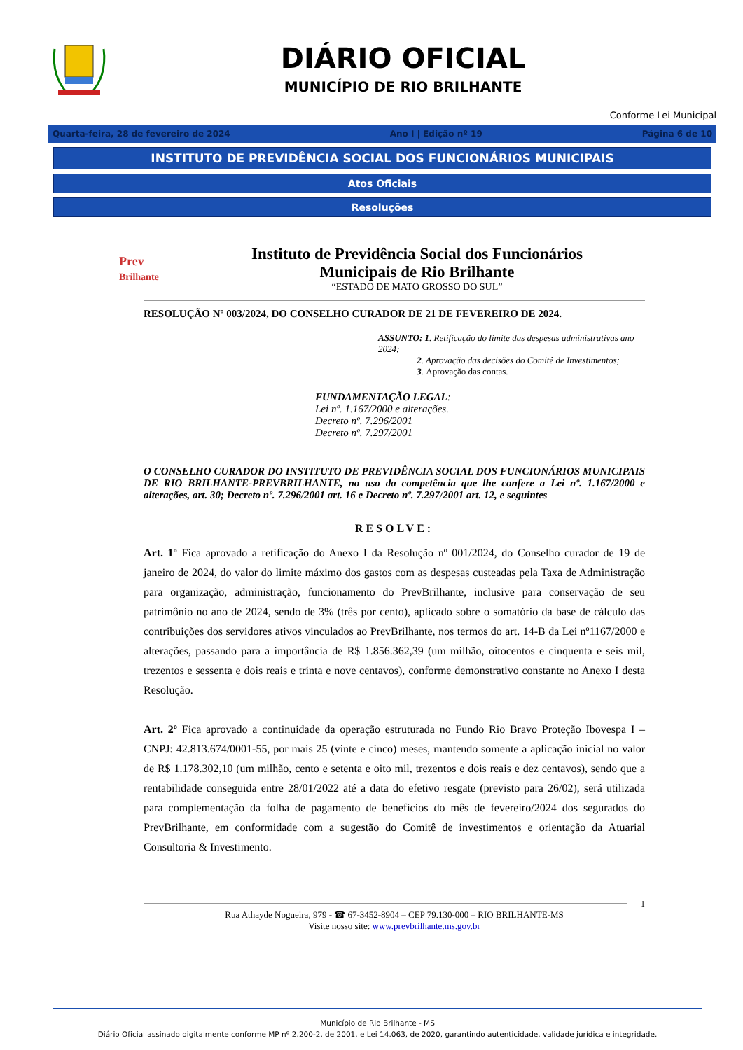DIÁRIO OFICIAL
MUNICÍPIO DE RIO BRILHANTE
Conforme Lei Municipal
Quarta-feira, 28 de fevereiro de 2024 Ano I | Edição nº 19 Página 6 de 10
INSTITUTO DE PREVIDÊNCIA SOCIAL DOS FUNCIONÁRIOS MUNICIPAIS
Atos Oficiais
Resoluções
Prev
Brilhante
Instituto de Previdência Social dos Funcionários
Municipais de Rio Brilhante
“ESTADO DE MATO GROSSO DO SUL”
RESOLUÇÃO Nº 003/2024, DO CONSELHO CURADOR DE 21 DE FEVEREIRO DE 2024.
ASSUNTO: 1. Retificação do limite das despesas administrativas ano 2024;
2. Aprovação das decisões do Comitê de Investimentos;
3. Aprovação das contas.
FUNDAMENTAÇÃO LEGAL:
Lei nº. 1.167/2000 e alterações.
Decreto nº. 7.296/2001
Decreto nº. 7.297/2001
O CONSELHO CURADOR DO INSTITUTO DE PREVIDÊNCIA SOCIAL DOS FUNCIONÁRIOS MUNICIPAIS DE RIO BRILHANTE-PREVBRILHANTE, no uso da competência que lhe confere a Lei nº. 1.167/2000 e alterações, art. 30; Decreto nº. 7.296/2001 art. 16 e Decreto nº. 7.297/2001 art. 12, e seguintes
RESOLVE:
Art. 1º Fica aprovado a retificação do Anexo I da Resolução nº 001/2024, do Conselho curador de 19 de janeiro de 2024, do valor do limite máximo dos gastos com as despesas custeadas pela Taxa de Administração para organização, administração, funcionamento do PrevBrilhante, inclusive para conservação de seu patrimônio no ano de 2024, sendo de 3% (três por cento), aplicado sobre o somatório da base de cálculo das contribuições dos servidores ativos vinculados ao PrevBrilhante, nos termos do art. 14-B da Lei nº1167/2000 e alterações, passando para a importância de R$ 1.856.362,39 (um milhão, oitocentos e cinquenta e seis mil, trezentos e sessenta e dois reais e trinta e nove centavos), conforme demonstrativo constante no Anexo I desta Resolução.
Art. 2º Fica aprovado a continuidade da operação estruturada no Fundo Rio Bravo Proteção Ibovespa I – CNPJ: 42.813.674/0001-55, por mais 25 (vinte e cinco) meses, mantendo somente a aplicação inicial no valor de R$ 1.178.302,10 (um milhão, cento e setenta e oito mil, trezentos e dois reais e dez centavos), sendo que a rentabilidade conseguida entre 28/01/2022 até a data do efetivo resgate (previsto para 26/02), será utilizada para complementação da folha de pagamento de benefícios do mês de fevereiro/2024 dos segurados do PrevBrilhante, em conformidade com a sugestão do Comitê de investimentos e orientação da Atuarial Consultoria & Investimento.
1
Rua Athayde Nogueira, 979 - ☎ 67-3452-8904 – CEP 79.130-000 – RIO BRILHANTE-MS
Visite nosso site: www.prevbrilhante.ms.gov.br
Município de Rio Brilhante - MS
Diário Oficial assinado digitalmente conforme MP nº 2.200-2, de 2001, e Lei 14.063, de 2020, garantindo autenticidade, validade jurídica e integridade.